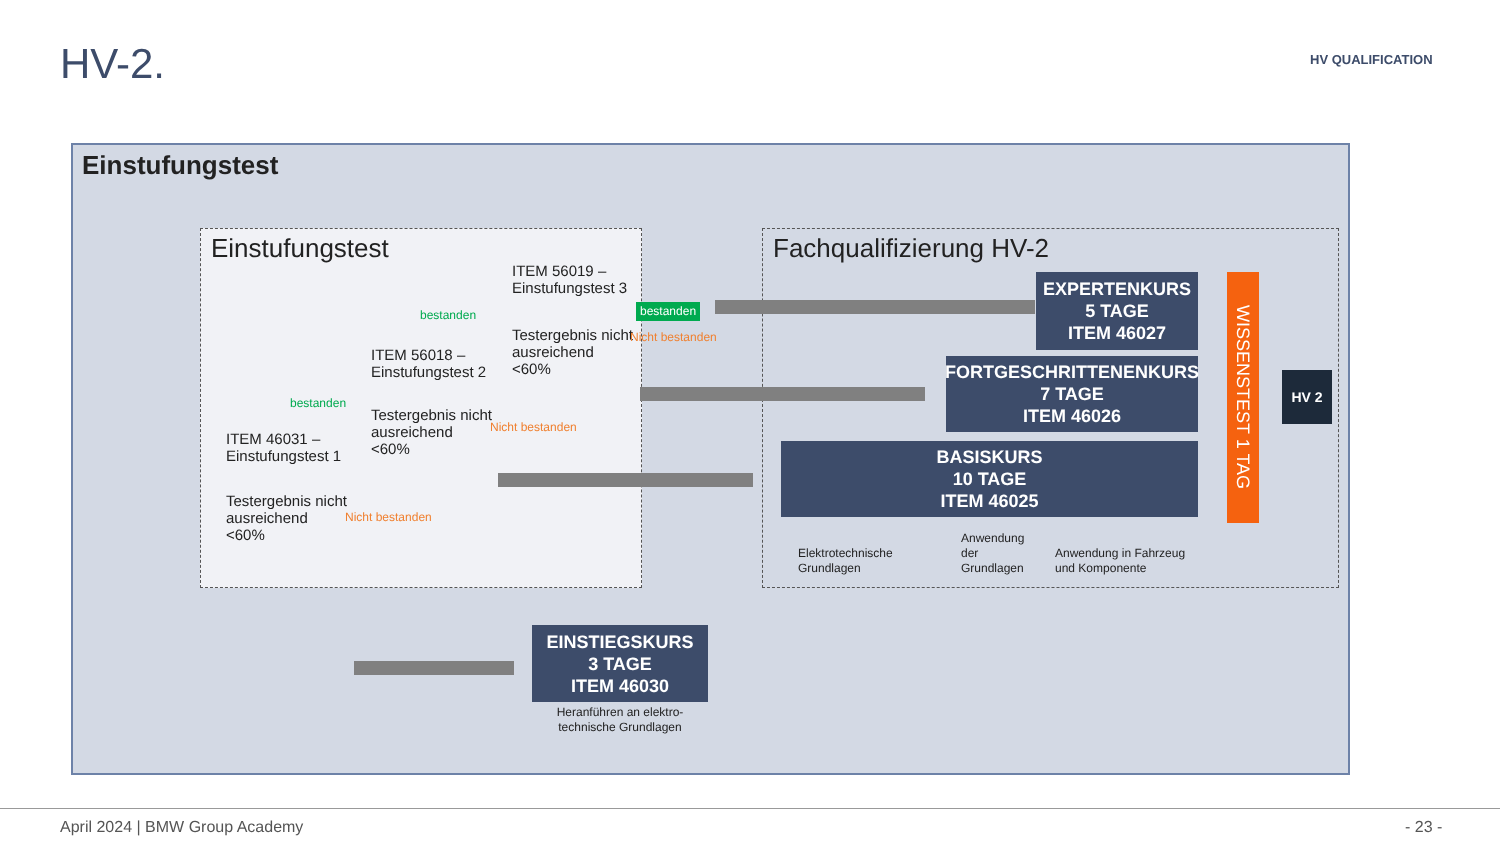HV-2. HV QUALIFICATION
Einstufungstest
Einstufungstest Fachqualifizierung HV-2
ITEM 56019 –
Einstufungstest 3
Testergebnis nicht
ausreichend
<60%
ITEM 56018 –
Einstufungstest 2
Testergebnis nicht
ausreichend
<60%
ITEM 46031 –
Einstufungstest 1
Testergebnis nicht
ausreichend
<60%
bestanden
bestanden
bestanden
Nicht bestanden
Nicht bestanden
Nicht bestanden
EXPERTENKURS
5 TAGE
ITEM 46027
FORTGESCHRITTENENKURS
7 TAGE
ITEM 46026
BASISKURS
10 TAGE
ITEM 46025
Elektrotechnische
Grundlagen
Anwendung
der
Grundlagen
Anwendung in Fahrzeug
und Komponente
WISSENSTEST 1 TAG
EINSTIEGSKURS
3 TAGE
ITEM 46030
Heranführen an elektro-
technische Grundlagen
HV 2
April 2024 | BMW Group Academy - 23 -